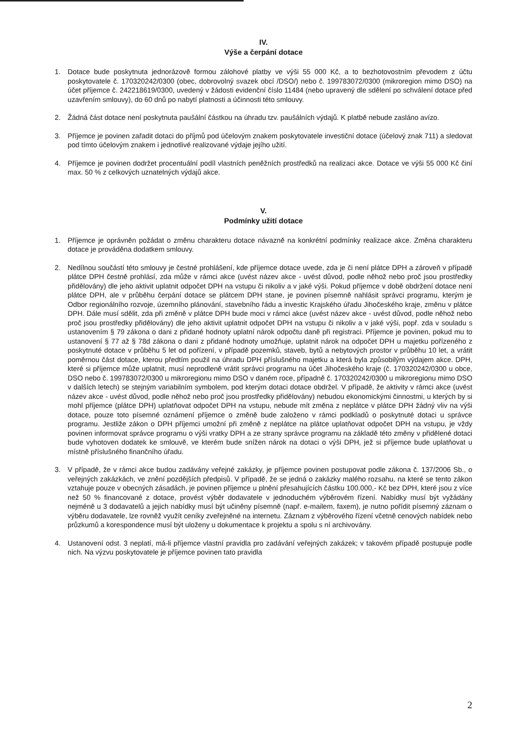IV.
Výše a čerpání dotace
1. Dotace bude poskytnuta jednorázově formou zálohové platby ve výši 55 000 Kč, a to bezhotovostním převodem z účtu poskytovatele č. 170320242/0300 (obec, dobrovolný svazek obcí /DSO/) nebo č. 199783072/0300 (mikroregion mimo DSO) na účet příjemce č. 242218619/0300, uvedený v žádosti evidenční číslo 11484 (nebo upravený dle sdělení po schválení dotace před uzavřením smlouvy), do 60 dnů po nabytí platnosti a účinnosti této smlouvy.
2. Žádná část dotace není poskytnuta paušální částkou na úhradu tzv. paušálních výdajů. K platbě nebude zasláno avízo.
3. Příjemce je povinen zařadit dotaci do příjmů pod účelovým znakem poskytovatele investiční dotace (účelový znak 711) a sledovat pod tímto účelovým znakem i jednotlivé realizované výdaje jejího užití.
4. Příjemce je povinen dodržet procentuální podíl vlastních peněžních prostředků na realizaci akce. Dotace ve výši 55 000 Kč činí max. 50 % z celkových uznatelných výdajů akce.
V.
Podmínky užití dotace
1. Příjemce je oprávněn požádat o změnu charakteru dotace návazně na konkrétní podmínky realizace akce. Změna charakteru dotace je prováděna dodatkem smlouvy.
2. Nedílnou součástí této smlouvy je čestné prohlášení, kde příjemce dotace uvede, zda je či není plátce DPH a zároveň v případě plátce DPH čestně prohlásí, zda může v rámci akce (uvést název akce - uvést důvod, podle něhož nebo proč jsou prostředky přidělovány) dle jeho aktivit uplatnit odpočet DPH na vstupu či nikoliv a v jaké výši. Pokud příjemce v době obdržení dotace není plátce DPH, ale v průběhu čerpání dotace se plátcem DPH stane, je povinen písemně nahlásit správci programu, kterým je Odbor regionálního rozvoje, územního plánování, stavebního řádu a investic Krajského úřadu Jihočeského kraje, změnu v plátce DPH. Dále musí sdělit, zda při změně v plátce DPH bude moci v rámci akce (uvést název akce - uvést důvod, podle něhož nebo proč jsou prostředky přidělovány) dle jeho aktivit uplatnit odpočet DPH na vstupu či nikoliv a v jaké výši, popř. zda v souladu s ustanovením § 79 zákona o dani z přidané hodnoty uplatní nárok odpočtu daně při registraci. Příjemce je povinen, pokud mu to ustanovení § 77 až § 78d zákona o dani z přidané hodnoty umožňuje, uplatnit nárok na odpočet DPH u majetku pořízeného z poskytnuté dotace v průběhu 5 let od pořízení, v případě pozemků, staveb, bytů a nebytových prostor v průběhu 10 let, a vrátit poměrnou část dotace, kterou předtím použil na úhradu DPH příslušného majetku a která byla způsobilým výdajem akce. DPH, které si příjemce může uplatnit, musí neprodleně vrátit správci programu na účet Jihočeského kraje (č. 170320242/0300 u obce, DSO nebo č. 199783072/0300 u mikroregionu mimo DSO v daném roce, případně č. 170320242/0300 u mikroregionu mimo DSO v dalších letech) se stejným variabilním symbolem, pod kterým dotaci dotace obdržel. V případě, že aktivity v rámci akce (uvést název akce - uvést důvod, podle něhož nebo proč jsou prostředky přidělovány) nebudou ekonomickými činnostmi, u kterých by si mohl příjemce (plátce DPH) uplatňovat odpočet DPH na vstupu, nebude mít změna z neplátce v plátce DPH žádný vliv na výši dotace, pouze toto písemné oznámení příjemce o změně bude založeno v rámci podkladů o poskytnuté dotaci u správce programu. Jestliže zákon o DPH příjemci umožní při změně z neplátce na plátce uplatňovat odpočet DPH na vstupu, je vždy povinen informovat správce programu o výši vratky DPH a ze strany správce programu na základě této změny v přidělené dotaci bude vyhotoven dodatek ke smlouvě, ve kterém bude snížen nárok na dotaci o výši DPH, jež si příjemce bude uplatňovat u místně příslušného finančního úřadu.
3. V případě, že v rámci akce budou zadávány veřejné zakázky, je příjemce povinen postupovat podle zákona č. 137/2006 Sb., o veřejných zakázkách, ve znění pozdějších předpisů. V případě, že se jedná o zakázky malého rozsahu, na které se tento zákon vztahuje pouze v obecných zásadách, je povinen příjemce u plnění přesahujících částku 100.000,- Kč bez DPH, které jsou z více než 50 % financované z dotace, provést výběr dodavatele v jednoduchém výběrovém řízení. Nabídky musí být vyžádány nejméně u 3 dodavatelů a jejich nabídky musí být učiněny písemně (např. e-mailem, faxem), je nutno pořídit písemný záznam o výběru dodavatele, lze rovněž využít ceníky zveřejněné na internetu. Záznam z výběrového řízení včetně cenových nabídek nebo průzkumů a korespondence musí být uloženy u dokumentace k projektu a spolu s ní archivovány.
4. Ustanovení odst. 3 neplatí, má-li příjemce vlastní pravidla pro zadávání veřejných zakázek; v takovém případě postupuje podle nich. Na výzvu poskytovatele je příjemce povinen tato pravidla
2